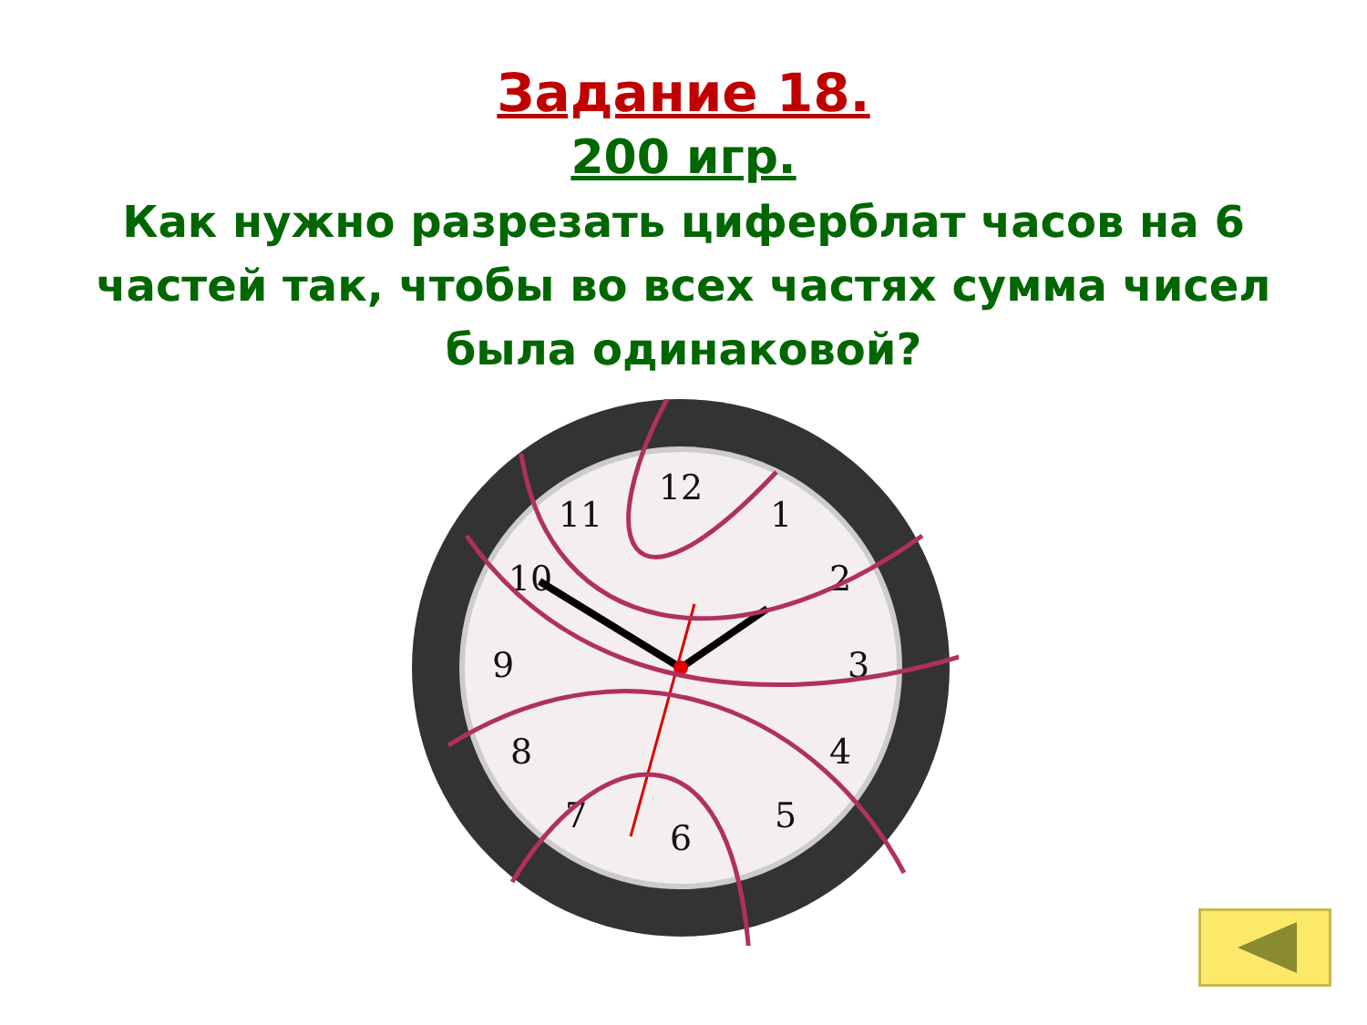Задание 18.
200 игр.
Как нужно разрезать циферблат часов на 6 частей так, чтобы во всех частях сумма чисел была одинаковой?
12
1
2
3
4
5
6
7
8
9
10
11